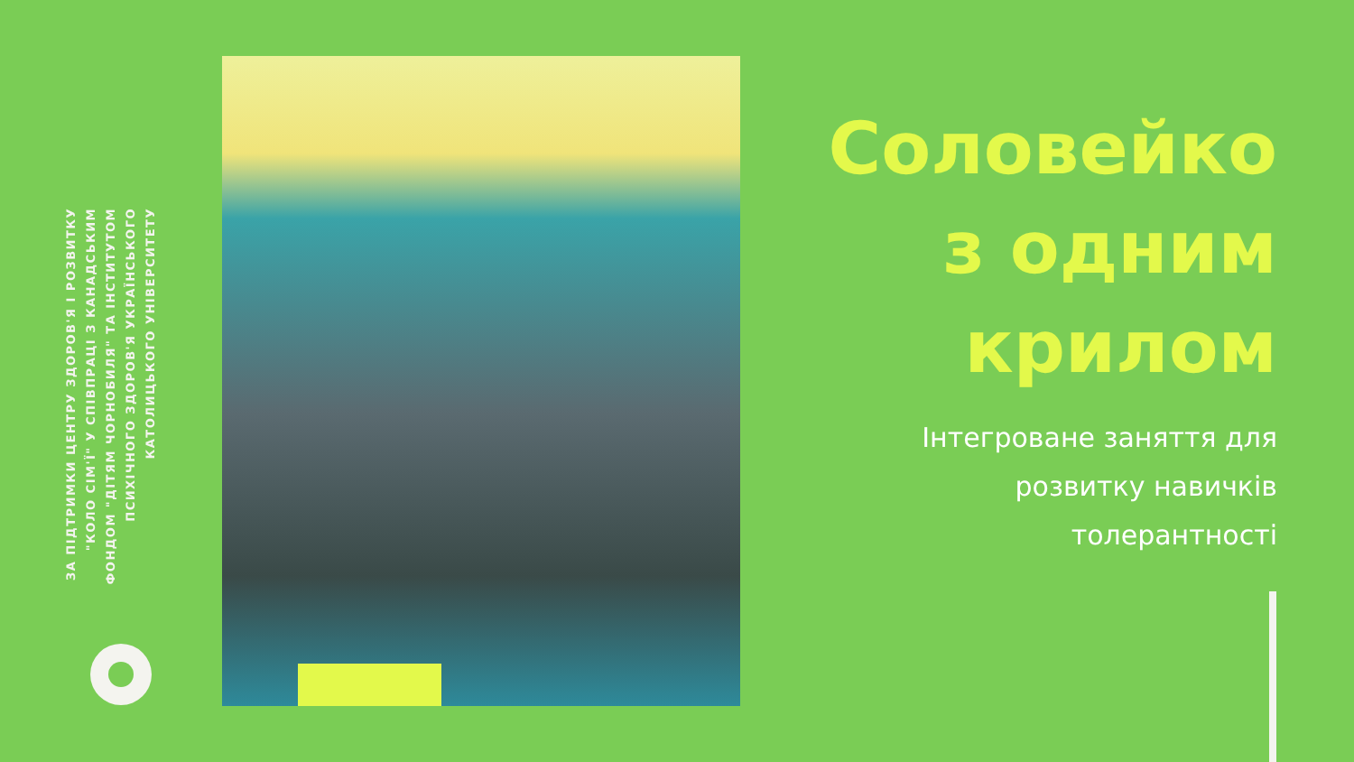ЗА ПІДТРИМКИ ЦЕНТРУ ЗДОРОВ'Я І РОЗВИТКУ "КОЛО СІМ'Ї" У СПІВПРАЦІ З КАНАДСЬКИМ ФОНДОМ "ДІТЯМ ЧОРНОБИЛЯ" ТА ІНСТИТУТОМ ПСИХІЧНОГО ЗДОРОВ'Я УКРАЇНСЬКОГО КАТОЛИЦЬКОГО УНІВЕРСИТЕТУ
Соловейко з одним крилом
Інтегроване заняття для розвитку навичків толерантності